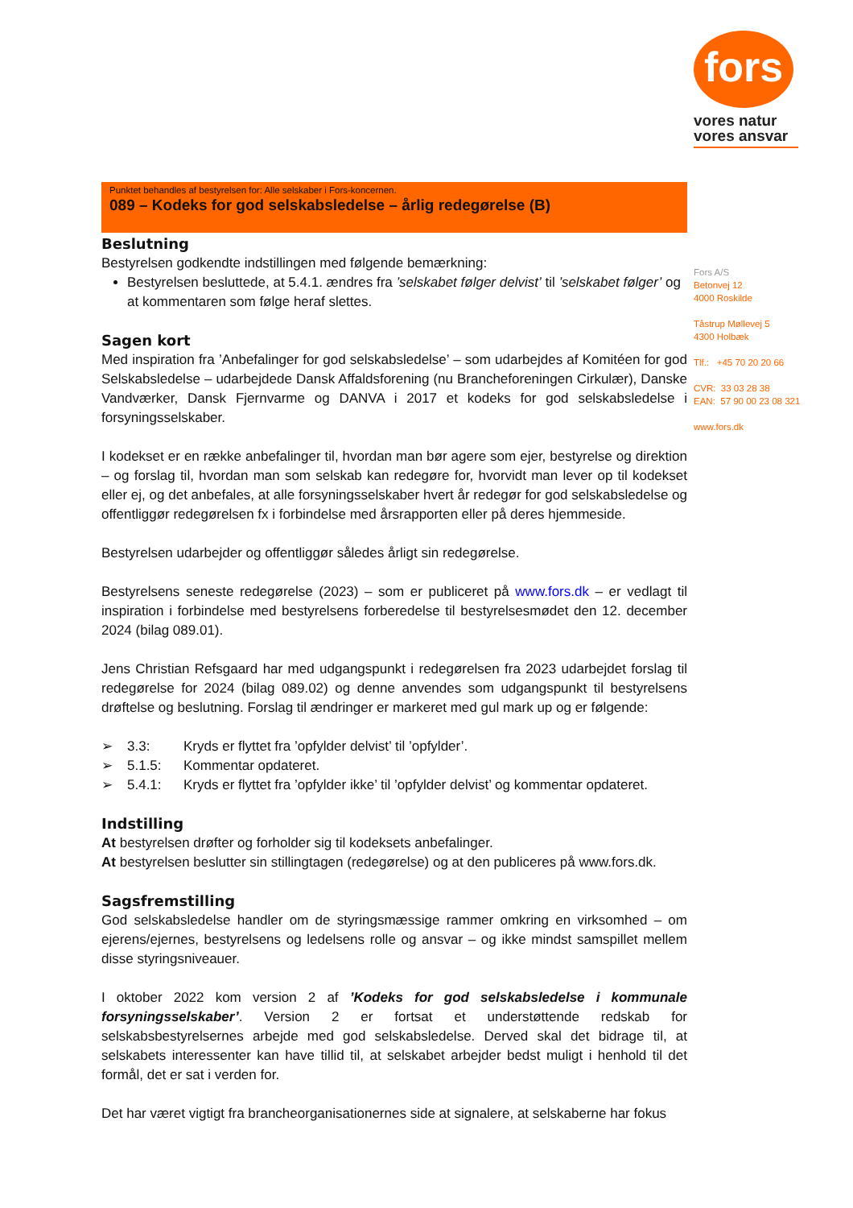fors
vores natur
vores ansvar
Fors A/S
Betonvej 12
4000 Roskilde
Tåstrup Møllevej 5
4300 Holbæk
Tlf.: +45 70 20 20 66
CVR: 33 03 28 38
EAN: 57 90 00 23 08 321
www.fors.dk
Punktet behandles af bestyrelsen for: Alle selskaber i Fors-koncernen.
089 – Kodeks for god selskabsledelse – årlig redegørelse (B)
Beslutning
Bestyrelsen godkendte indstillingen med følgende bemærkning:
Bestyrelsen besluttede, at 5.4.1. ændres fra ’selskabet følger delvist’ til ’selskabet følger’ og at kommentaren som følge heraf slettes.
Sagen kort
Med inspiration fra ’Anbefalinger for god selskabsledelse’ – som udarbejdes af Komitéen for god Selskabsledelse – udarbejdede Dansk Affaldsforening (nu Brancheforeningen Cirkulær), Danske Vandværker, Dansk Fjernvarme og DANVA i 2017 et kodeks for god selskabsledelse i forsyningsselskaber.
I kodekset er en række anbefalinger til, hvordan man bør agere som ejer, bestyrelse og direktion – og forslag til, hvordan man som selskab kan redegøre for, hvorvidt man lever op til kodekset eller ej, og det anbefales, at alle forsyningsselskaber hvert år redegør for god selskabsledelse og offentliggør redegørelsen fx i forbindelse med årsrapporten eller på deres hjemmeside.
Bestyrelsen udarbejder og offentliggør således årligt sin redegørelse.
Bestyrelsens seneste redegørelse (2023) – som er publiceret på www.fors.dk – er vedlagt til inspiration i forbindelse med bestyrelsens forberedelse til bestyrelsesmødet den 12. december 2024 (bilag 089.01).
Jens Christian Refsgaard har med udgangspunkt i redegørelsen fra 2023 udarbejdet forslag til redegørelse for 2024 (bilag 089.02) og denne anvendes som udgangspunkt til bestyrelsens drøftelse og beslutning. Forslag til ændringer er markeret med gul mark up og er følgende:
➢ 3.3: Kryds er flyttet fra ’opfylder delvist’ til ’opfylder’.
➢ 5.1.5: Kommentar opdateret.
➢ 5.4.1: Kryds er flyttet fra ’opfylder ikke’ til ’opfylder delvist’ og kommentar opdateret.
Indstilling
At bestyrelsen drøfter og forholder sig til kodeksets anbefalinger.
At bestyrelsen beslutter sin stillingtagen (redegørelse) og at den publiceres på www.fors.dk.
Sagsfremstilling
God selskabsledelse handler om de styringsmæssige rammer omkring en virksomhed – om ejerens/ejernes, bestyrelsens og ledelsens rolle og ansvar – og ikke mindst samspillet mellem disse styringsniveauer.
I oktober 2022 kom version 2 af ’Kodeks for god selskabsledelse i kommunale forsyningsselskaber’. Version 2 er fortsat et understøttende redskab for selskabsbestyrelsernes arbejde med god selskabsledelse. Derved skal det bidrage til, at selskabets interessenter kan have tillid til, at selskabet arbejder bedst muligt i henhold til det formål, det er sat i verden for.
Det har været vigtigt fra brancheorganisationernes side at signalere, at selskaberne har fokus